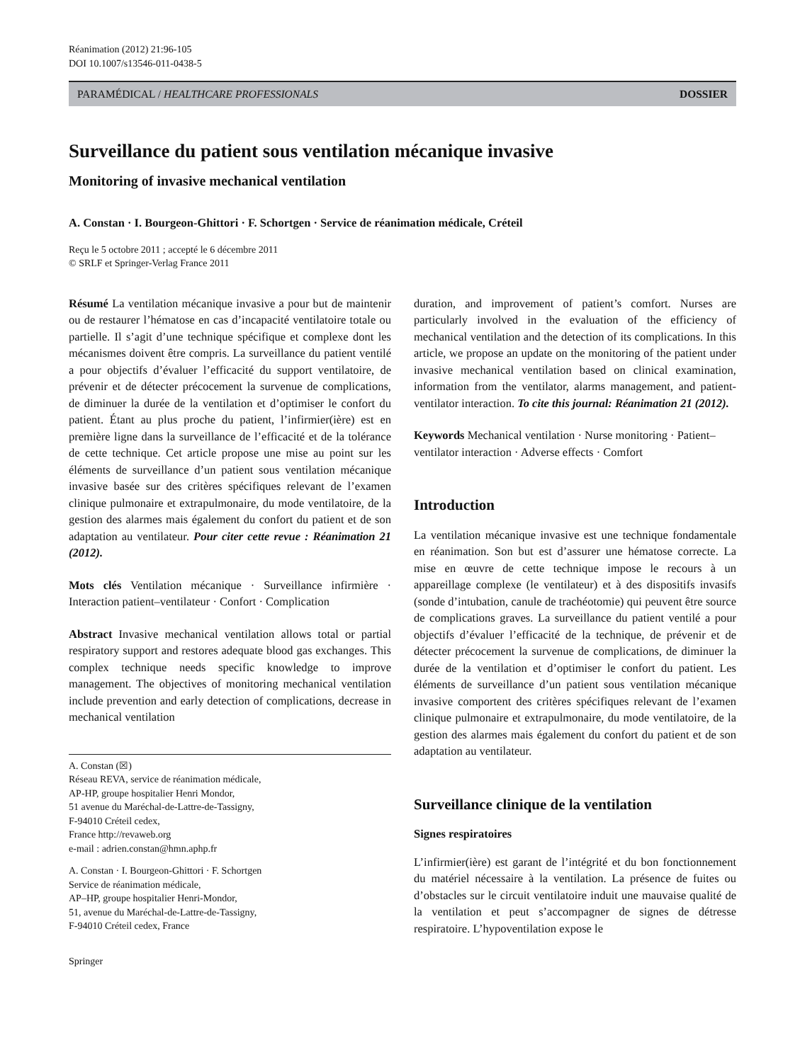Réanimation (2012) 21:96-105
DOI 10.1007/s13546-011-0438-5
PARAMÉDICAL / HEALTHCARE PROFESSIONALS DOSSIER
Surveillance du patient sous ventilation mécanique invasive
Monitoring of invasive mechanical ventilation
A. Constan · I. Bourgeon-Ghittori · F. Schortgen · Service de réanimation médicale, Créteil
Reçu le 5 octobre 2011 ; accepté le 6 décembre 2011
© SRLF et Springer-Verlag France 2011
Résumé La ventilation mécanique invasive a pour but de maintenir ou de restaurer l’hématose en cas d’incapacité ventilatoire totale ou partielle. Il s’agit d’une technique spécifique et complexe dont les mécanismes doivent être compris. La surveillance du patient ventilé a pour objectifs d’évaluer l’efficacité du support ventilatoire, de prévenir et de détecter précocement la survenue de complications, de diminuer la durée de la ventilation et d’optimiser le confort du patient. Étant au plus proche du patient, l’infirmier(ière) est en première ligne dans la surveillance de l’efficacité et de la tolérance de cette technique. Cet article propose une mise au point sur les éléments de surveillance d’un patient sous ventilation mécanique invasive basée sur des critères spécifiques relevant de l’examen clinique pulmonaire et extrapulmonaire, du mode ventilatoire, de la gestion des alarmes mais également du confort du patient et de son adaptation au ventilateur. Pour citer cette revue : Réanimation 21 (2012).
Mots clés Ventilation mécanique · Surveillance infirmière · Interaction patient–ventilateur · Confort · Complication
Abstract Invasive mechanical ventilation allows total or partial respiratory support and restores adequate blood gas exchanges. This complex technique needs specific knowledge to improve management. The objectives of monitoring mechanical ventilation include prevention and early detection of complications, decrease in mechanical ventilation
A. Constan (☒)
Réseau REVA, service de réanimation médicale,
AP-HP, groupe hospitalier Henri Mondor,
51 avenue du Maréchal-de-Lattre-de-Tassigny,
F-94010 Créteil cedex,
France http://revaweb.org
e-mail : adrien.constan@hmn.aphp.fr
A. Constan · I. Bourgeon-Ghittori · F. Schortgen
Service de réanimation médicale,
AP–HP, groupe hospitalier Henri-Mondor,
51, avenue du Maréchal-de-Lattre-de-Tassigny,
F-94010 Créteil cedex, France
Springer
duration, and improvement of patient’s comfort. Nurses are particularly involved in the evaluation of the efficiency of mechanical ventilation and the detection of its complications. In this article, we propose an update on the monitoring of the patient under invasive mechanical ventilation based on clinical examination, information from the ventilator, alarms management, and patient-ventilator interaction. To cite this journal: Réanimation 21 (2012).
Keywords Mechanical ventilation · Nurse monitoring · Patient–ventilator interaction · Adverse effects · Comfort
Introduction
La ventilation mécanique invasive est une technique fondamentale en réanimation. Son but est d’assurer une hématose correcte. La mise en œuvre de cette technique impose le recours à un appareillage complexe (le ventilateur) et à des dispositifs invasifs (sonde d’intubation, canule de trachéotomie) qui peuvent être source de complications graves. La surveillance du patient ventilé a pour objectifs d’évaluer l’efficacité de la technique, de prévenir et de détecter précocement la survenue de complications, de diminuer la durée de la ventilation et d’optimiser le confort du patient. Les éléments de surveillance d’un patient sous ventilation mécanique invasive comportent des critères spécifiques relevant de l’examen clinique pulmonaire et extrapulmonaire, du mode ventilatoire, de la gestion des alarmes mais également du confort du patient et de son adaptation au ventilateur.
Surveillance clinique de la ventilation
Signes respiratoires
L’infirmier(ière) est garant de l’intégrité et du bon fonctionnement du matériel nécessaire à la ventilation. La présence de fuites ou d’obstacles sur le circuit ventilatoire induit une mauvaise qualité de la ventilation et peut s’accompagner de signes de détresse respiratoire. L’hypoventilation expose le